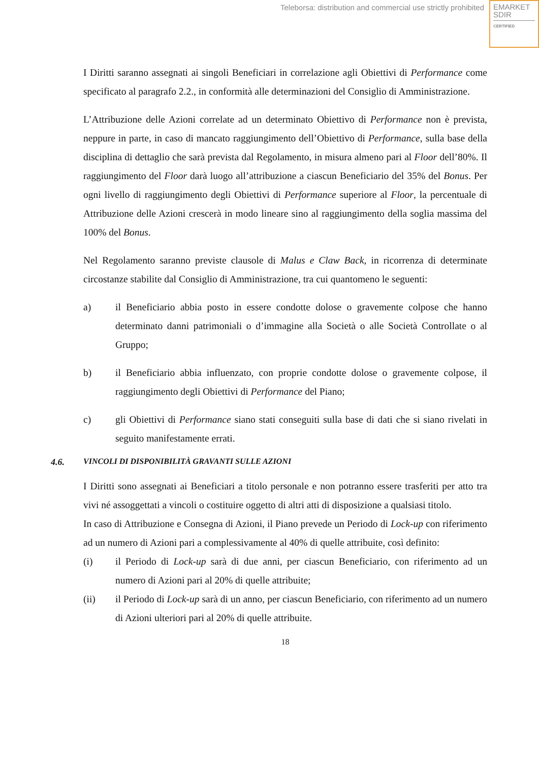Teleborsa: distribution and commercial use strictly prohibited
EMARKET
SDIR
CERTIFIED
I Diritti saranno assegnati ai singoli Beneficiari in correlazione agli Obiettivi di Performance come specificato al paragrafo 2.2., in conformità alle determinazioni del Consiglio di Amministrazione.
L’Attribuzione delle Azioni correlate ad un determinato Obiettivo di Performance non è prevista, neppure in parte, in caso di mancato raggiungimento dell’Obiettivo di Performance, sulla base della disciplina di dettaglio che sarà prevista dal Regolamento, in misura almeno pari al Floor dell’80%. Il raggiungimento del Floor darà luogo all’attribuzione a ciascun Beneficiario del 35% del Bonus. Per ogni livello di raggiungimento degli Obiettivi di Performance superiore al Floor, la percentuale di Attribuzione delle Azioni crescerà in modo lineare sino al raggiungimento della soglia massima del 100% del Bonus.
Nel Regolamento saranno previste clausole di Malus e Claw Back, in ricorrenza di determinate circostanze stabilite dal Consiglio di Amministrazione, tra cui quantomeno le seguenti:
a) il Beneficiario abbia posto in essere condotte dolose o gravemente colpose che hanno determinato danni patrimoniali o d’immagine alla Società o alle Società Controllate o al Gruppo;
b) il Beneficiario abbia influenzato, con proprie condotte dolose o gravemente colpose, il raggiungimento degli Obiettivi di Performance del Piano;
c) gli Obiettivi di Performance siano stati conseguiti sulla base di dati che si siano rivelati in seguito manifestamente errati.
4.6. VINCOLI DI DISPONIBILITÀ GRAVANTI SULLE AZIONI
I Diritti sono assegnati ai Beneficiari a titolo personale e non potranno essere trasferiti per atto tra vivi né assoggettati a vincoli o costituire oggetto di altri atti di disposizione a qualsiasi titolo.
In caso di Attribuzione e Consegna di Azioni, il Piano prevede un Periodo di Lock-up con riferimento ad un numero di Azioni pari a complessivamente al 40% di quelle attribuite, così definito:
(i) il Periodo di Lock-up sarà di due anni, per ciascun Beneficiario, con riferimento ad un numero di Azioni pari al 20% di quelle attribuite;
(ii) il Periodo di Lock-up sarà di un anno, per ciascun Beneficiario, con riferimento ad un numero di Azioni ulteriori pari al 20% di quelle attribuite.
18